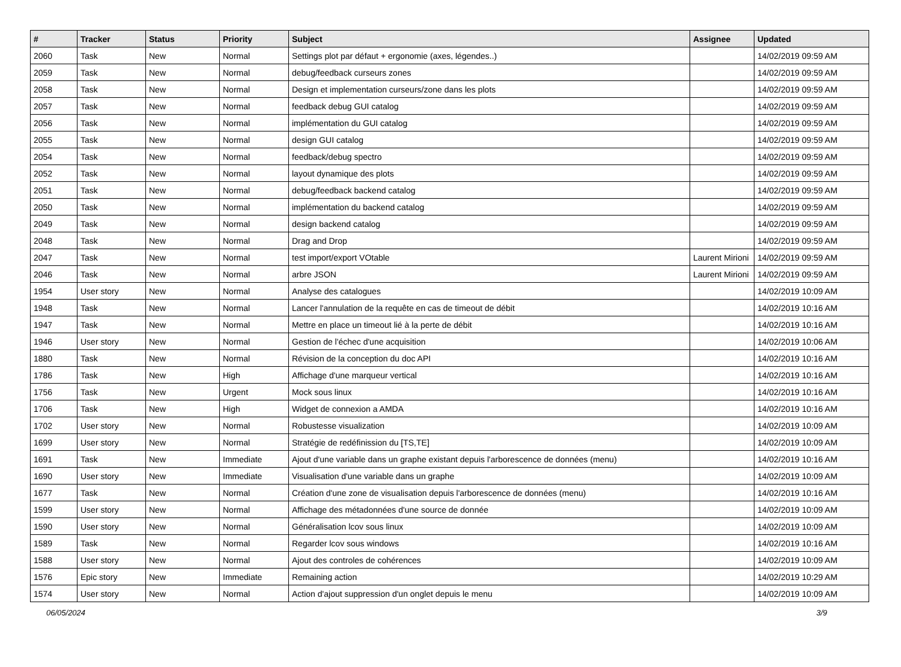| # | Tracker | Status | Priority | Subject | Assignee | Updated |
| --- | --- | --- | --- | --- | --- | --- |
| 2060 | Task | New | Normal | Settings plot par défaut + ergonomie (axes, légendes..) | | 14/02/2019 09:59 AM |
| 2059 | Task | New | Normal | debug/feedback curseurs zones | | 14/02/2019 09:59 AM |
| 2058 | Task | New | Normal | Design et implementation curseurs/zone dans les plots | | 14/02/2019 09:59 AM |
| 2057 | Task | New | Normal | feedback debug GUI catalog | | 14/02/2019 09:59 AM |
| 2056 | Task | New | Normal | implémentation du GUI catalog | | 14/02/2019 09:59 AM |
| 2055 | Task | New | Normal | design GUI catalog | | 14/02/2019 09:59 AM |
| 2054 | Task | New | Normal | feedback/debug spectro | | 14/02/2019 09:59 AM |
| 2052 | Task | New | Normal | layout dynamique des plots | | 14/02/2019 09:59 AM |
| 2051 | Task | New | Normal | debug/feedback backend catalog | | 14/02/2019 09:59 AM |
| 2050 | Task | New | Normal | implémentation du backend catalog | | 14/02/2019 09:59 AM |
| 2049 | Task | New | Normal | design backend catalog | | 14/02/2019 09:59 AM |
| 2048 | Task | New | Normal | Drag and Drop | | 14/02/2019 09:59 AM |
| 2047 | Task | New | Normal | test import/export VOtable | Laurent Mirioni | 14/02/2019 09:59 AM |
| 2046 | Task | New | Normal | arbre JSON | Laurent Mirioni | 14/02/2019 09:59 AM |
| 1954 | User story | New | Normal | Analyse des catalogues | | 14/02/2019 10:09 AM |
| 1948 | Task | New | Normal | Lancer l'annulation de la requête en cas de timeout de débit | | 14/02/2019 10:16 AM |
| 1947 | Task | New | Normal | Mettre en place un timeout lié à la perte de débit | | 14/02/2019 10:16 AM |
| 1946 | User story | New | Normal | Gestion de l'échec d'une acquisition | | 14/02/2019 10:06 AM |
| 1880 | Task | New | Normal | Révision de la conception du doc API | | 14/02/2019 10:16 AM |
| 1786 | Task | New | High | Affichage d'une marqueur vertical | | 14/02/2019 10:16 AM |
| 1756 | Task | New | Urgent | Mock sous linux | | 14/02/2019 10:16 AM |
| 1706 | Task | New | High | Widget de connexion a AMDA | | 14/02/2019 10:16 AM |
| 1702 | User story | New | Normal | Robustesse visualization | | 14/02/2019 10:09 AM |
| 1699 | User story | New | Normal | Stratégie de redéfinission du [TS,TE] | | 14/02/2019 10:09 AM |
| 1691 | Task | New | Immediate | Ajout d'une variable dans un graphe existant depuis l'arborescence de données (menu) | | 14/02/2019 10:16 AM |
| 1690 | User story | New | Immediate | Visualisation d'une variable dans un graphe | | 14/02/2019 10:09 AM |
| 1677 | Task | New | Normal | Création d'une zone de visualisation depuis l'arborescence de données (menu) | | 14/02/2019 10:16 AM |
| 1599 | User story | New | Normal | Affichage des métadonnées d'une source de donnée | | 14/02/2019 10:09 AM |
| 1590 | User story | New | Normal | Généralisation lcov sous linux | | 14/02/2019 10:09 AM |
| 1589 | Task | New | Normal | Regarder lcov sous windows | | 14/02/2019 10:16 AM |
| 1588 | User story | New | Normal | Ajout des controles de cohérences | | 14/02/2019 10:09 AM |
| 1576 | Epic story | New | Immediate | Remaining action | | 14/02/2019 10:29 AM |
| 1574 | User story | New | Normal | Action d'ajout suppression d'un onglet depuis le menu | | 14/02/2019 10:09 AM |
06/05/2024 3/9